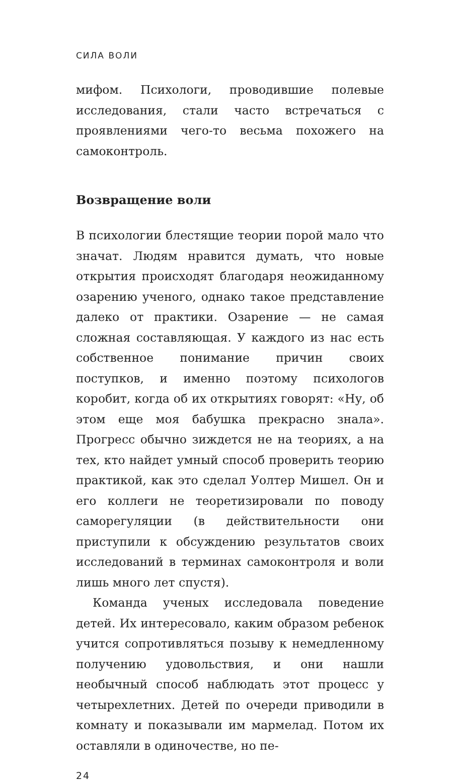СИЛА ВОЛИ
мифом. Психологи, проводившие полевые иссле­дования, стали часто встречаться с проявлениями чего-то весьма похожего на самоконтроль.
Возвращение воли
В психологии блестящие теории порой мало что значат. Людям нравится думать, что новые откры­тия происходят благодаря неожиданному озарению ученого, однако такое представление далеко от прак­тики. Озарение — не самая сложная составляющая. У каждого из нас есть собственное понимание при­чин своих поступков, и именно поэтому психологов коробит, когда об их открытиях говорят: «Ну, об этом еще моя бабушка прекрасно знала». Прогресс обычно зиждется не на теориях, а на тех, кто найдет умный способ проверить теорию практикой, как это сделал Уолтер Мишел. Он и его коллеги не теоретизировали по поводу саморегуляции (в действительности они приступили к обсуждению результатов своих иссле­дований в терминах самоконтроля и воли лишь много лет спустя).
Команда ученых исследовала поведение детей. Их интересовало, каким образом ребенок учится сопротивляться позыву к немедленному получе­нию удовольствия, и они нашли необычный способ наблюдать этот процесс у четырехлетних. Детей по очереди приводили в комнату и показывали им мармелад. Потом их оставляли в одиночестве, но пе-
24